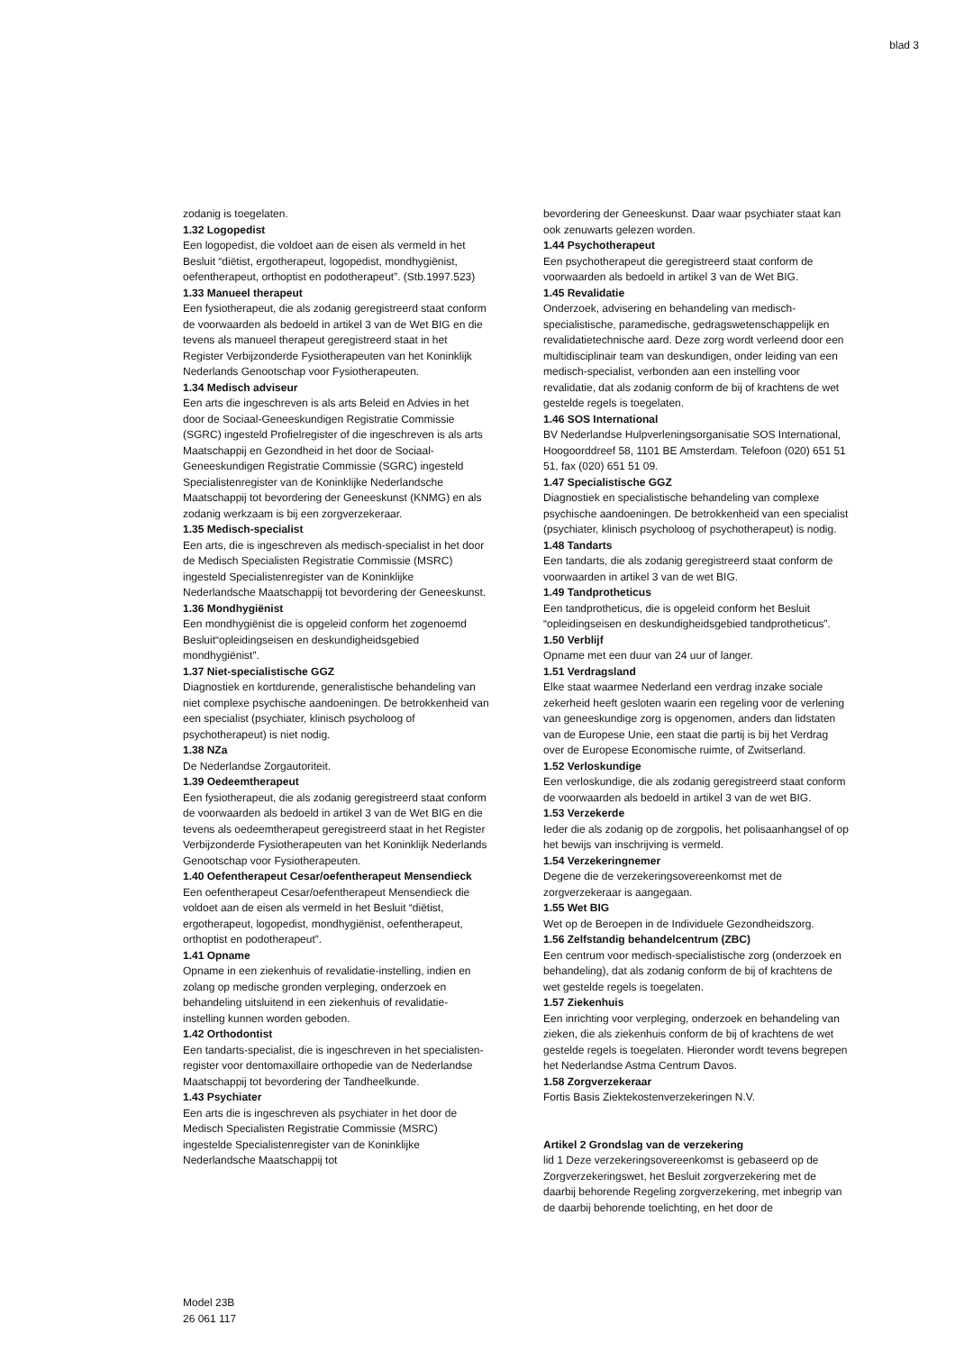blad 3
zodanig is toegelaten.
1.32 Logopedist
Een logopedist, die voldoet aan de eisen als vermeld in het Besluit “diëtist, ergotherapeut, logopedist, mondhygiënist, oefentherapeut, orthoptist en podotherapeut”. (Stb.1997.523)
1.33 Manueel therapeut
Een fysiotherapeut, die als zodanig geregistreerd staat conform de voorwaarden als bedoeld in artikel 3 van de Wet BIG en die tevens als manueel therapeut geregistreerd staat in het Register Verbijzonderde Fysiotherapeuten van het Koninklijk Nederlands Genootschap voor Fysiotherapeuten.
1.34 Medisch adviseur
Een arts die ingeschreven is als arts Beleid en Advies in het door de Sociaal-Geneeskundigen Registratie Commissie (SGRC) ingesteld Profielregister of die ingeschreven is als arts Maatschappij en Gezondheid in het door de Sociaal-Geneeskundigen Registratie Commissie (SGRC) ingesteld Specialistenregister van de Koninklijke Nederlandsche Maatschappij tot bevordering der Geneeskunst (KNMG) en als zodanig werkzaam is bij een zorgverzekeraar.
1.35 Medisch-specialist
Een arts, die is ingeschreven als medisch-specialist in het door de Medisch Specialisten Registratie Commissie (MSRC) ingesteld Specialistenregister van de Koninklijke Nederlandsche Maatschappij tot bevordering der Geneeskunst.
1.36 Mondhygiënist
Een mondhygiënist die is opgeleid conform het zogenoemd Besluit“opleidingseisen en deskundigheidsgebied mondhygiënist”.
1.37 Niet-specialistische GGZ
Diagnostiek en kortdurende, generalistische behandeling van niet complexe psychische aandoeningen. De betrokkenheid van een specialist (psychiater, klinisch psycholoog of psychotherapeut) is niet nodig.
1.38 NZa
De Nederlandse Zorgautoriteit.
1.39 Oedeemtherapeut
Een fysiotherapeut, die als zodanig geregistreerd staat conform de voorwaarden als bedoeld in artikel 3 van de Wet BIG en die tevens als oedeemtherapeut geregistreerd staat in het Register Verbijzonderde Fysiotherapeuten van het Koninklijk Nederlands Genootschap voor Fysiotherapeuten.
1.40 Oefentherapeut Cesar/oefentherapeut Mensendieck
Een oefentherapeut Cesar/oefentherapeut Mensendieck die voldoet aan de eisen als vermeld in het Besluit “diëtist, ergotherapeut, logopedist, mondhygiënist, oefentherapeut, orthoptist en podotherapeut”.
1.41 Opname
Opname in een ziekenhuis of revalidatie-instelling, indien en zolang op medische gronden verpleging, onderzoek en behandeling uitsluitend in een ziekenhuis of revalidatie-instelling kunnen worden geboden.
1.42 Orthodontist
Een tandarts-specialist, die is ingeschreven in het specialisten-register voor dentomaxillaire orthopedie van de Nederlandse Maatschappij tot bevordering der Tandheelkunde.
1.43 Psychiater
Een arts die is ingeschreven als psychiater in het door de Medisch Specialisten Registratie Commissie (MSRC) ingestelde Specialistenregister van de Koninklijke Nederlandsche Maatschappij tot
bevordering der Geneeskunst. Daar waar psychiater staat kan ook zenuwarts gelezen worden.
1.44 Psychotherapeut
Een psychotherapeut die geregistreerd staat conform de voorwaarden als bedoeld in artikel 3 van de Wet BIG.
1.45 Revalidatie
Onderzoek, advisering en behandeling van medisch-specialistische, paramedische, gedragswetenschappelijk en revalidatietechnische aard. Deze zorg wordt verleend door een multidisciplinair team van deskundigen, onder leiding van een medisch-specialist, verbonden aan een instelling voor revalidatie, dat als zodanig conform de bij of krachtens de wet gestelde regels is toegelaten.
1.46 SOS International
BV Nederlandse Hulpverleningsorganisatie SOS International, Hoogoorddreef 58, 1101 BE Amsterdam. Telefoon (020) 651 51 51, fax (020) 651 51 09.
1.47 Specialistische GGZ
Diagnostiek en specialistische behandeling van complexe psychische aandoeningen. De betrokkenheid van een specialist (psychiater, klinisch psycholoog of psychotherapeut) is nodig.
1.48 Tandarts
Een tandarts, die als zodanig geregistreerd staat conform de voorwaarden in artikel 3 van de wet BIG.
1.49 Tandprotheticus
Een tandprotheticus, die is opgeleid conform het Besluit “opleidingseisen en deskundigheidsgebied tandprotheticus”.
1.50 Verblijf
Opname met een duur van 24 uur of langer.
1.51 Verdragsland
Elke staat waarmee Nederland een verdrag inzake sociale zekerheid heeft gesloten waarin een regeling voor de verlening van geneeskundige zorg is opgenomen, anders dan lidstaten van de Europese Unie, een staat die partij is bij het Verdrag over de Europese Economische ruimte, of Zwitserland.
1.52 Verloskundige
Een verloskundige, die als zodanig geregistreerd staat conform de voorwaarden als bedoeld in artikel 3 van de wet BIG.
1.53 Verzekerde
Ieder die als zodanig op de zorgpolis, het polisaanhangsel of op het bewijs van inschrijving is vermeld.
1.54 Verzekeringnemer
Degene die de verzekeringsovereenkomst met de zorgverzekeraar is aangegaan.
1.55 Wet BIG
Wet op de Beroepen in de Individuele Gezondheidszorg.
1.56 Zelfstandig behandelcentrum (ZBC)
Een centrum voor medisch-specialistische zorg (onderzoek en behandeling), dat als zodanig conform de bij of krachtens de wet gestelde regels is toegelaten.
1.57 Ziekenhuis
Een inrichting voor verpleging, onderzoek en behandeling van zieken, die als ziekenhuis conform de bij of krachtens de wet gestelde regels is toegelaten. Hieronder wordt tevens begrepen het Nederlandse Astma Centrum Davos.
1.58 Zorgverzekeraar
Fortis Basis Ziektekostenverzekeringen N.V.
Artikel 2 Grondslag van de verzekering
lid 1 Deze verzekeringsovereenkomst is gebaseerd op de Zorgverzekeringswet, het Besluit zorgverzekering met de daarbij behorende Regeling zorgverzekering, met inbegrip van de daarbij behorende toelichting, en het door de
Model 23B
26 061 117